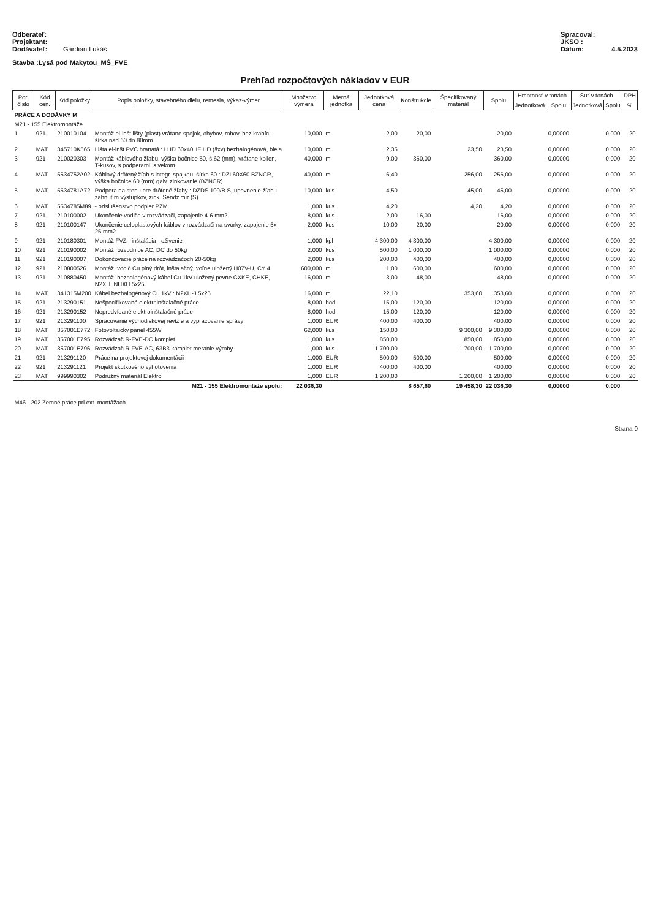Odberateľ:
Projektant:
Dodávateľ: Gardian Lukáš
Spracoval:
JKSO :
Dátum: 4.5.2023
Stavba :Lysá pod Makytou_MŠ_FVE
Prehľad rozpočtových nákladov v EUR
| Por. číslo | Kód cen. | Kód položky | Popis položky, stavebného dielu, remesla, výkaz-výmer | Množstvo výmera | Merná jednotka | Jednotková cena | Konštrukcie | Špecifikovaný materiál | Spolu | Hmotnosť v tonách | | Suť v tonách | | DPH |
| --- | --- | --- | --- | --- | --- | --- | --- | --- | --- | --- | --- | --- | --- | --- |
| | | | | | | | | | | Jednotková | Spolu | Jednotková | Spolu | % |
| PRÁCE A DODÁVKY M | | | | | | | | | | | | | | |
| M21 - 155 Elektromontáže | | | | | | | | | | | | | | |
| 1 | 921 | 210010104 | Montáž el-inšt lišty (plast) vrátane spojok, ohybov, rohov, bez krabíc, šírka nad 60 do 80mm | 10,000 | m | 2,00 | 20,00 | | 20,00 | | 0,00000 | | 0,000 | 20 |
| 2 | MAT | 345710K565 | Lišta el-inšt PVC hranatá : LHD 60x40HF HD (šxv) bezhalogénová, biela | 10,000 | m | 2,35 | | 23,50 | 23,50 | | 0,00000 | | 0,000 | 20 |
| 3 | 921 | 210020303 | Montáž káblového žľabu, výška bočnice 50, š.62 (mm), vrátane kolien, T-kusov, s podperami, s vekom | 40,000 | m | 9,00 | 360,00 | | 360,00 | | 0,00000 | | 0,000 | 20 |
| 4 | MAT | 5534752A02 | Káblový drôtený žľab s integr. spojkou, šírka 60 : DZI 60X60 BZNCR, výška bočnice 60 (mm) galv. zinkovanie (BZNCR) | 40,000 | m | 6,40 | | 256,00 | 256,00 | | 0,00000 | | 0,000 | 20 |
| 5 | MAT | 5534781A72 | Podpera na stenu pre drôtené žľaby : DZDS 100/B S, upevnenie žľabu zahnutím výstupkov, zink. Sendzimír (S) | 10,000 | kus | 4,50 | | 45,00 | 45,00 | | 0,00000 | | 0,000 | 20 |
| 6 | MAT | 5534785M89 | - príslušenstvo podpier PZM | 1,000 | kus | 4,20 | | 4,20 | 4,20 | | 0,00000 | | 0,000 | 20 |
| 7 | 921 | 210100002 | Ukončenie vodiča v rozvádzači, zapojenie 4-6 mm2 | 8,000 | kus | 2,00 | 16,00 | | 16,00 | | 0,00000 | | 0,000 | 20 |
| 8 | 921 | 210100147 | Ukončenie celoplastových káblov v rozvádzači na svorky, zapojenie 5x 25 mm2 | 2,000 | kus | 10,00 | 20,00 | | 20,00 | | 0,00000 | | 0,000 | 20 |
| 9 | 921 | 210180301 | Montáž FVZ - inštalácia - oživenie | 1,000 | kpl | 4 300,00 | 4 300,00 | | 4 300,00 | | 0,00000 | | 0,000 | 20 |
| 10 | 921 | 210190002 | Montáž rozvodnice AC, DC do 50kg | 2,000 | kus | 500,00 | 1 000,00 | | 1 000,00 | | 0,00000 | | 0,000 | 20 |
| 11 | 921 | 210190007 | Dokončovacie práce na rozvádzačoch 20-50kg | 2,000 | kus | 200,00 | 400,00 | | 400,00 | | 0,00000 | | 0,000 | 20 |
| 12 | 921 | 210800526 | Montáž, vodič Cu plný drôt, inštalačný, voľne uložený H07V-U, CY 4 | 600,000 | m | 1,00 | 600,00 | | 600,00 | | 0,00000 | | 0,000 | 20 |
| 13 | 921 | 210880450 | Montáž, bezhalogénový kábel Cu 1kV uložený pevne CXKE, CHKE, N2XH, NHXH 5x25 | 16,000 | m | 3,00 | 48,00 | | 48,00 | | 0,00000 | | 0,000 | 20 |
| 14 | MAT | 341315M200 | Kábel bezhalogénový Cu 1kV : N2XH-J 5x25 | 16,000 | m | 22,10 | | 353,60 | 353,60 | | 0,00000 | | 0,000 | 20 |
| 15 | 921 | 213290151 | Nešpecifikované elektroinštalačné práce | 8,000 | hod | 15,00 | 120,00 | | 120,00 | | 0,00000 | | 0,000 | 20 |
| 16 | 921 | 213290152 | Nepredvídané elektroinštalačné práce | 8,000 | hod | 15,00 | 120,00 | | 120,00 | | 0,00000 | | 0,000 | 20 |
| 17 | 921 | 213291100 | Spracovanie východiskovej revízie a vypracovanie správy | 1,000 | EUR | 400,00 | 400,00 | | 400,00 | | 0,00000 | | 0,000 | 20 |
| 18 | MAT | 357001E772 | Fotovoltaický panel 455W | 62,000 | kus | 150,00 | | 9 300,00 | 9 300,00 | | 0,00000 | | 0,000 | 20 |
| 19 | MAT | 357001E795 | Rozvádzač R-FVE-DC komplet | 1,000 | kus | 850,00 | | 850,00 | 850,00 | | 0,00000 | | 0,000 | 20 |
| 20 | MAT | 357001E796 | Rozvádzač R-FVE-AC, 63B3 komplet meranie výroby | 1,000 | kus | 1 700,00 | | 1 700,00 | 1 700,00 | | 0,00000 | | 0,000 | 20 |
| 21 | 921 | 213291120 | Práce na projektovej dokumentácii | 1,000 | EUR | 500,00 | 500,00 | | 500,00 | | 0,00000 | | 0,000 | 20 |
| 22 | 921 | 213291121 | Projekt skutkového vyhotovenia | 1,000 | EUR | 400,00 | 400,00 | | 400,00 | | 0,00000 | | 0,000 | 20 |
| 23 | MAT | 999990302 | Podružný materiál Elektro | 1,000 | EUR | 1 200,00 | | 1 200,00 | 1 200,00 | | 0,00000 | | 0,000 | 20 |
| M21 - 155 Elektromontáže spolu: | | | | 22 036,30 | | | 8 657,60 | 19 458,30 | 22 036,30 | | 0,00000 | | 0,000 | |
| M46 - 202 Zemné práce pri ext. montážach | | | | | | | | | | | | | | |
Strana 0